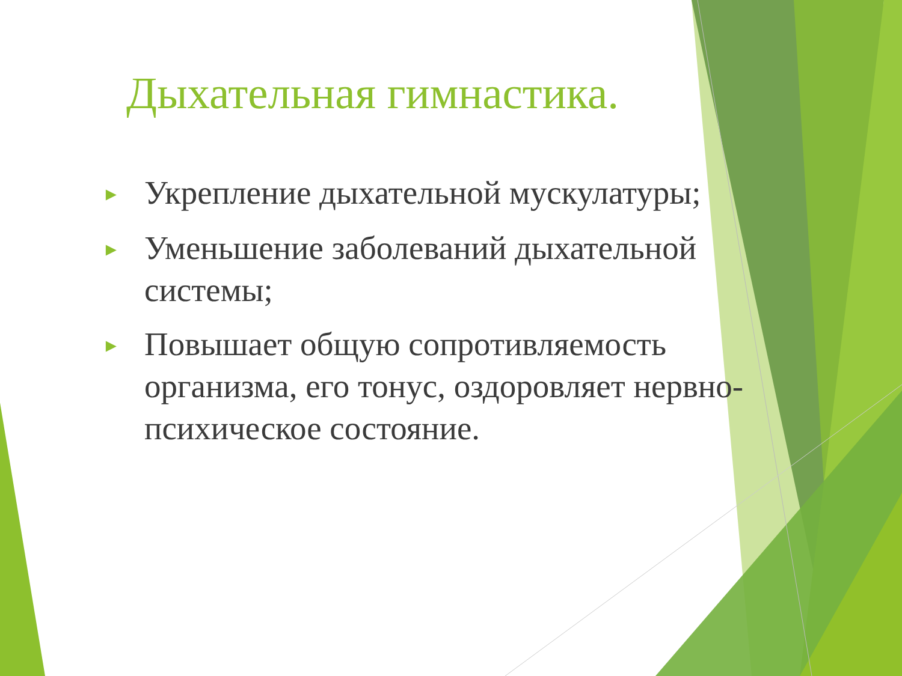Дыхательная гимнастика.
► Укрепление дыхательной мускулатуры;
► Уменьшение заболеваний дыхательной системы;
► Повышает общую сопротивляемость организма, его тонус, оздоровляет нервно-психическое состояние.